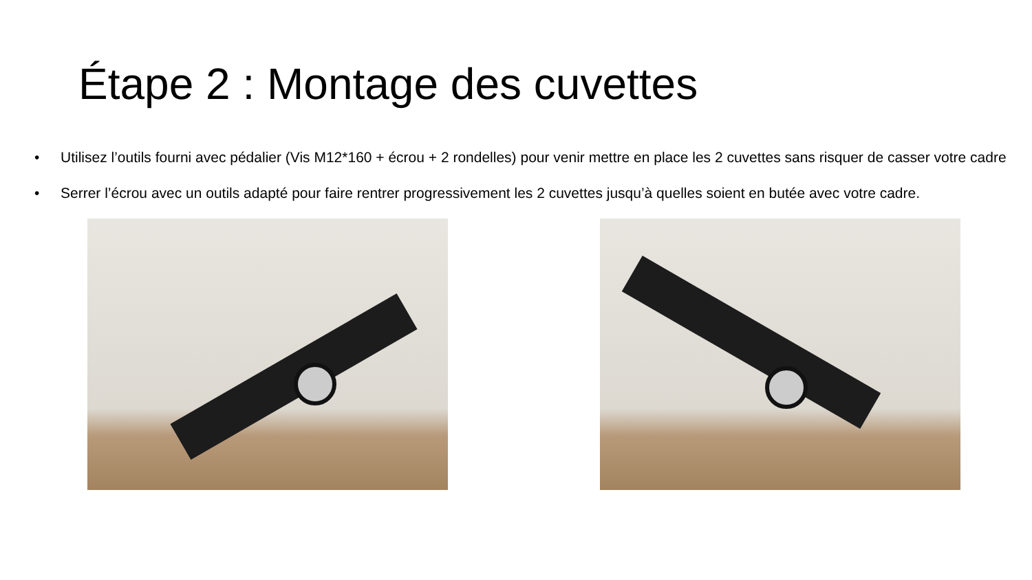Étape 2 : Montage des cuvettes
• Utilisez l’outils fourni avec pédalier (Vis M12*160 + écrou + 2 rondelles) pour venir mettre en place les 2 cuvettes sans risquer de casser votre cadre
• Serrer l’écrou avec un outils adapté pour faire rentrer progressivement les 2 cuvettes jusqu’à quelles soient en butée avec votre cadre.